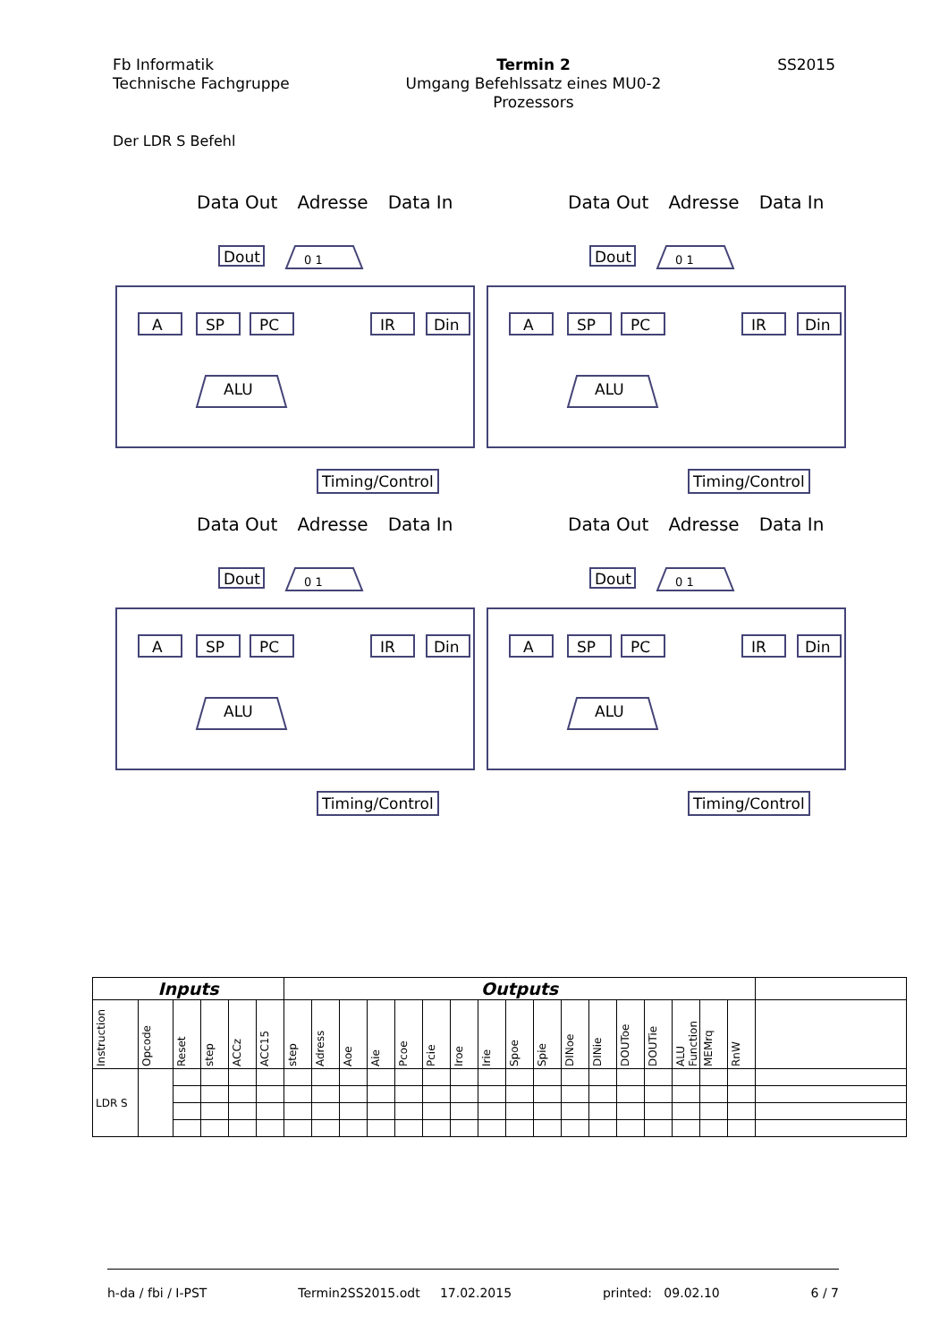Fb Informatik
Technische Fachgruppe
Termin 2
Umgang Befehlssatz eines MU0-2
Prozessors
SS2015
Der LDR S Befehl
Data Out Adresse Data In
Dout 0 1
A SP PC IR Din
ALU
Timing/Control
Data Out Adresse Data In
Dout 0 1
A SP PC IR Din
ALU
Timing/Control
Data Out Adresse Data In
Dout 0 1
A SP PC IR Din
ALU
Timing/Control
Data Out Adresse Data In
Dout 0 1
A SP PC IR Din
ALU
Timing/Control
| Inputs | | | | | | Outputs | | | | | | | | | | | | | | | | | |
| --- | --- | --- | --- | --- | --- | --- | --- | --- | --- | --- | --- | --- | --- | --- | --- | --- | --- | --- | --- | --- | --- | --- | --- |
| Instruction | Opcode | Reset | step | ACCz | ACC15 | step | Adress | Aoe | Aie | Pcoe | Pcie | Iroe | Irie | Spoe | Spie | DINoe | DINie | DOUToe | DOUTie | ALU Function | MEMrq | RnW | |
| LDR S | | | | | | | | | | | | | | | | | | | | | | | |
h-da / fbi / I-PST Termin2SS2015.odt 17.02.2015 printed: 09.02.10 6 / 7